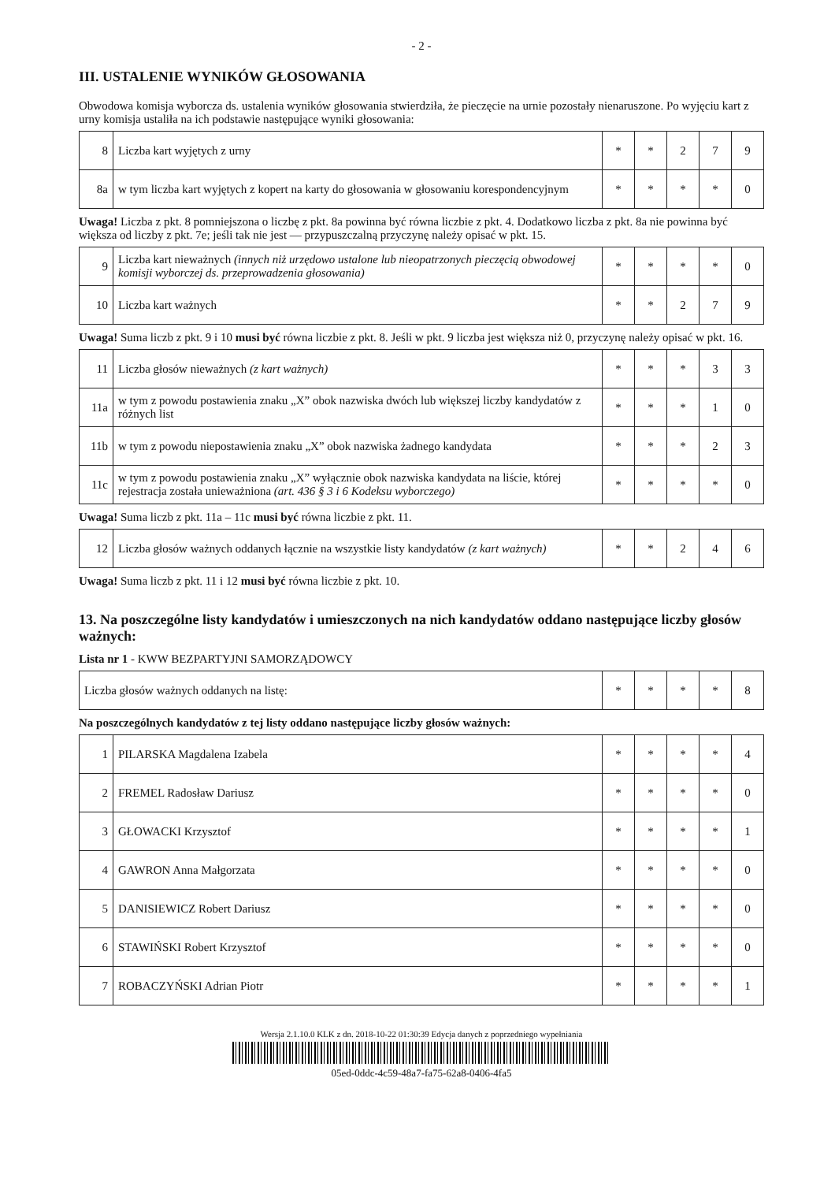- 2 -
III. USTALENIE WYNIKÓW GŁOSOWANIA
Obwodowa komisja wyborcza ds. ustalenia wyników głosowania stwierdziła, że pieczęcie na urnie pozostały nienaruszone. Po wyjęciu kart z urny komisja ustaliła na ich podstawie następujące wyniki głosowania:
| 8 | Liczba kart wyjętych z urny | * | * | 2 | 7 | 9 |
| 8a | w tym liczba kart wyjętych z kopert na karty do głosowania w głosowaniu korespondencyjnym | * | * | * | * | 0 |
Uwaga! Liczba z pkt. 8 pomniejszona o liczbę z pkt. 8a powinna być równa liczbie z pkt. 4. Dodatkowo liczba z pkt. 8a nie powinna być większa od liczby z pkt. 7e; jeśli tak nie jest — przypuszczalną przyczynę należy opisać w pkt. 15.
| 9 | Liczba kart nieważnych (innych niż urzędowo ustalone lub nieopatrzonych pieczęcią obwodowej komisji wyborczej ds. przeprowadzenia głosowania) | * | * | * | * | 0 |
| 10 | Liczba kart ważnych | * | * | 2 | 7 | 9 |
Uwaga! Suma liczb z pkt. 9 i 10 musi być równa liczbie z pkt. 8. Jeśli w pkt. 9 liczba jest większa niż 0, przyczynę należy opisać w pkt. 16.
| 11 | Liczba głosów nieważnych (z kart ważnych) | * | * | * | 3 | 3 |
| 11a | w tym z powodu postawienia znaku „X” obok nazwiska dwóch lub większej liczby kandydatów z różnych list | * | * | * | 1 | 0 |
| 11b | w tym z powodu niepostawienia znaku „X” obok nazwiska żadnego kandydata | * | * | * | 2 | 3 |
| 11c | w tym z powodu postawienia znaku „X” wyłącznie obok nazwiska kandydata na liście, której rejestracja została unieważniona (art. 436 § 3 i 6 Kodeksu wyborczego) | * | * | * | * | 0 |
Uwaga! Suma liczb z pkt. 11a – 11c musi być równa liczbie z pkt. 11.
| 12 | Liczba głosów ważnych oddanych łącznie na wszystkie listy kandydatów (z kart ważnych) | * | * | 2 | 4 | 6 |
Uwaga! Suma liczb z pkt. 11 i 12 musi być równa liczbie z pkt. 10.
13. Na poszczególne listy kandydatów i umieszczonych na nich kandydatów oddano następujące liczby głosów ważnych:
Lista nr 1 - KWW BEZPARTYJNI SAMORZĄDOWCY
| Liczba głosów ważnych oddanych na listę: | * | * | * | * | 8 |
Na poszczególnych kandydatów z tej listy oddano następujące liczby głosów ważnych:
| 1 | PILARSKA Magdalena Izabela | * | * | * | * | 4 |
| 2 | FREMEL Radosław Dariusz | * | * | * | * | 0 |
| 3 | GŁOWACKI Krzysztof | * | * | * | * | 1 |
| 4 | GAWRON Anna Małgorzata | * | * | * | * | 0 |
| 5 | DANISIEWICZ Robert Dariusz | * | * | * | * | 0 |
| 6 | STAWIŃSKI Robert Krzysztof | * | * | * | * | 0 |
| 7 | ROBACZYŃSKI Adrian Piotr | * | * | * | * | 1 |
Wersja 2.1.10.0 KLK z dn. 2018-10-22 01:30:39 Edycja danych z poprzedniego wypełniania
05ed-0ddc-4c59-48a7-fa75-62a8-0406-4fa5